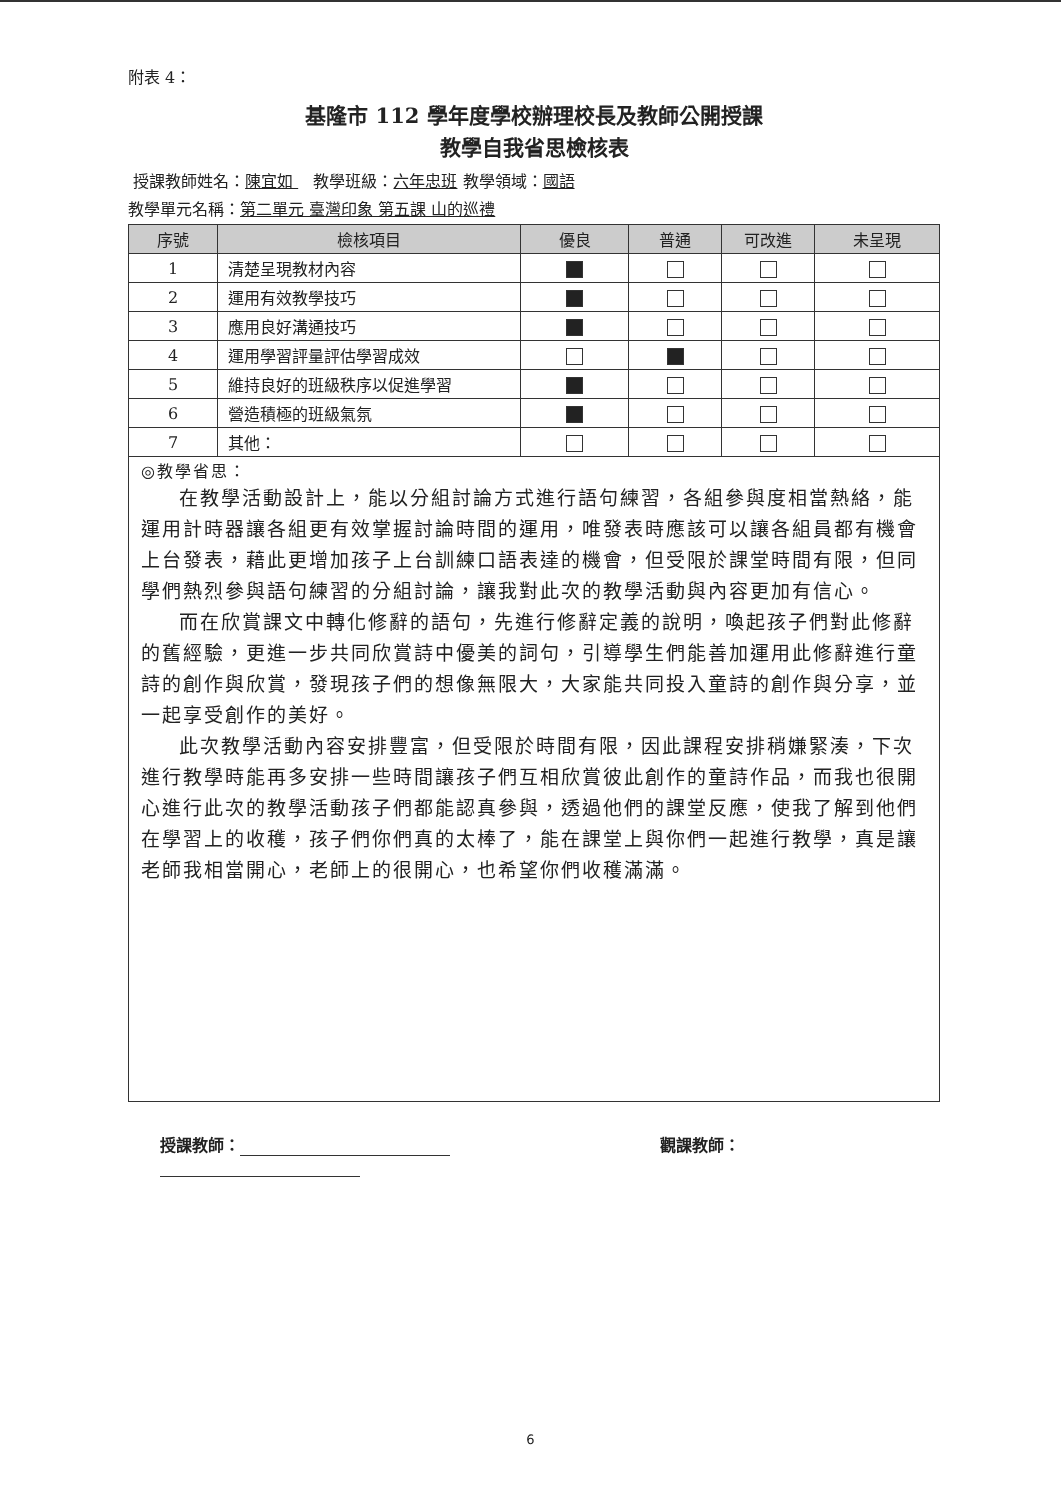附表 4：
基隆市 112 學年度學校辦理校長及教師公開授課
教學自我省思檢核表
授課教師姓名：陳宜如 教學班級：六年忠班 教學領域：國語
教學單元名稱：第二單元 臺灣印象 第五課 山的巡禮
| 序號 | 檢核項目 | 優良 | 普通 | 可改進 | 未呈現 |
| --- | --- | --- | --- | --- | --- |
| 1 | 清楚呈現教材內容 | | | | |
| 2 | 運用有效教學技巧 | | | | |
| 3 | 應用良好溝通技巧 | | | | |
| 4 | 運用學習評量評估學習成效 | | | | |
| 5 | 維持良好的班級秩序以促進學習 | | | | |
| 6 | 營造積極的班級氣氛 | | | | |
| 7 | 其他： | | | | |
◎教學省思：
在教學活動設計上，能以分組討論方式進行語句練習，各組參與度相當熱絡，能運用計時器讓各組更有效掌握討論時間的運用，唯發表時應該可以讓各組員都有機會上台發表，藉此更增加孩子上台訓練口語表達的機會，但受限於課堂時間有限，但同學們熱烈參與語句練習的分組討論，讓我對此次的教學活動與內容更加有信心。
而在欣賞課文中轉化修辭的語句，先進行修辭定義的說明，喚起孩子們對此修辭的舊經驗，更進一步共同欣賞詩中優美的詞句，引導學生們能善加運用此修辭進行童詩的創作與欣賞，發現孩子們的想像無限大，大家能共同投入童詩的創作與分享，並一起享受創作的美好。
此次教學活動內容安排豐富，但受限於時間有限，因此課程安排稍嫌緊湊，下次進行教學時能再多安排一些時間讓孩子們互相欣賞彼此創作的童詩作品，而我也很開心進行此次的教學活動孩子們都能認真參與，透過他們的課堂反應，使我了解到他們在學習上的收穫，孩子們你們真的太棒了，能在課堂上與你們一起進行教學，真是讓老師我相當開心，老師上的很開心，也希望你們收穫滿滿。
授課教師： 觀課教師：
6